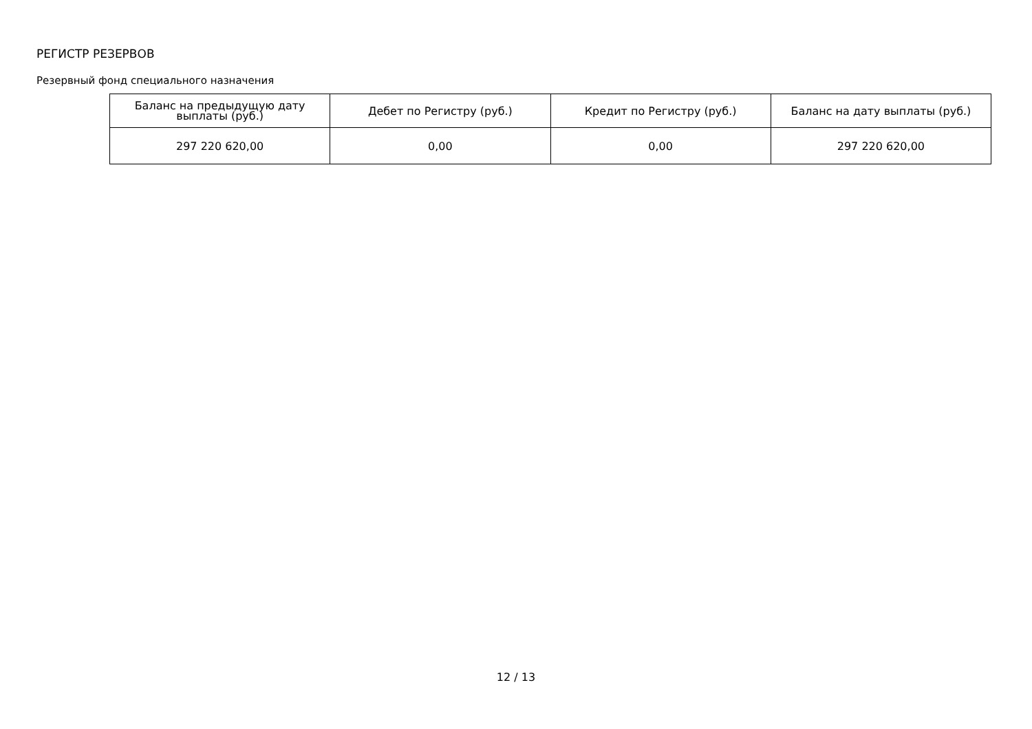РЕГИСТР РЕЗЕРВОВ
Резервный фонд специального назначения
| Баланс на предыдущую дату выплаты (руб.) | Дебет по Регистру (руб.) | Кредит по Регистру (руб.) | Баланс на дату выплаты (руб.) |
| --- | --- | --- | --- |
| 297 220 620,00 | 0,00 | 0,00 | 297 220 620,00 |
12 / 13